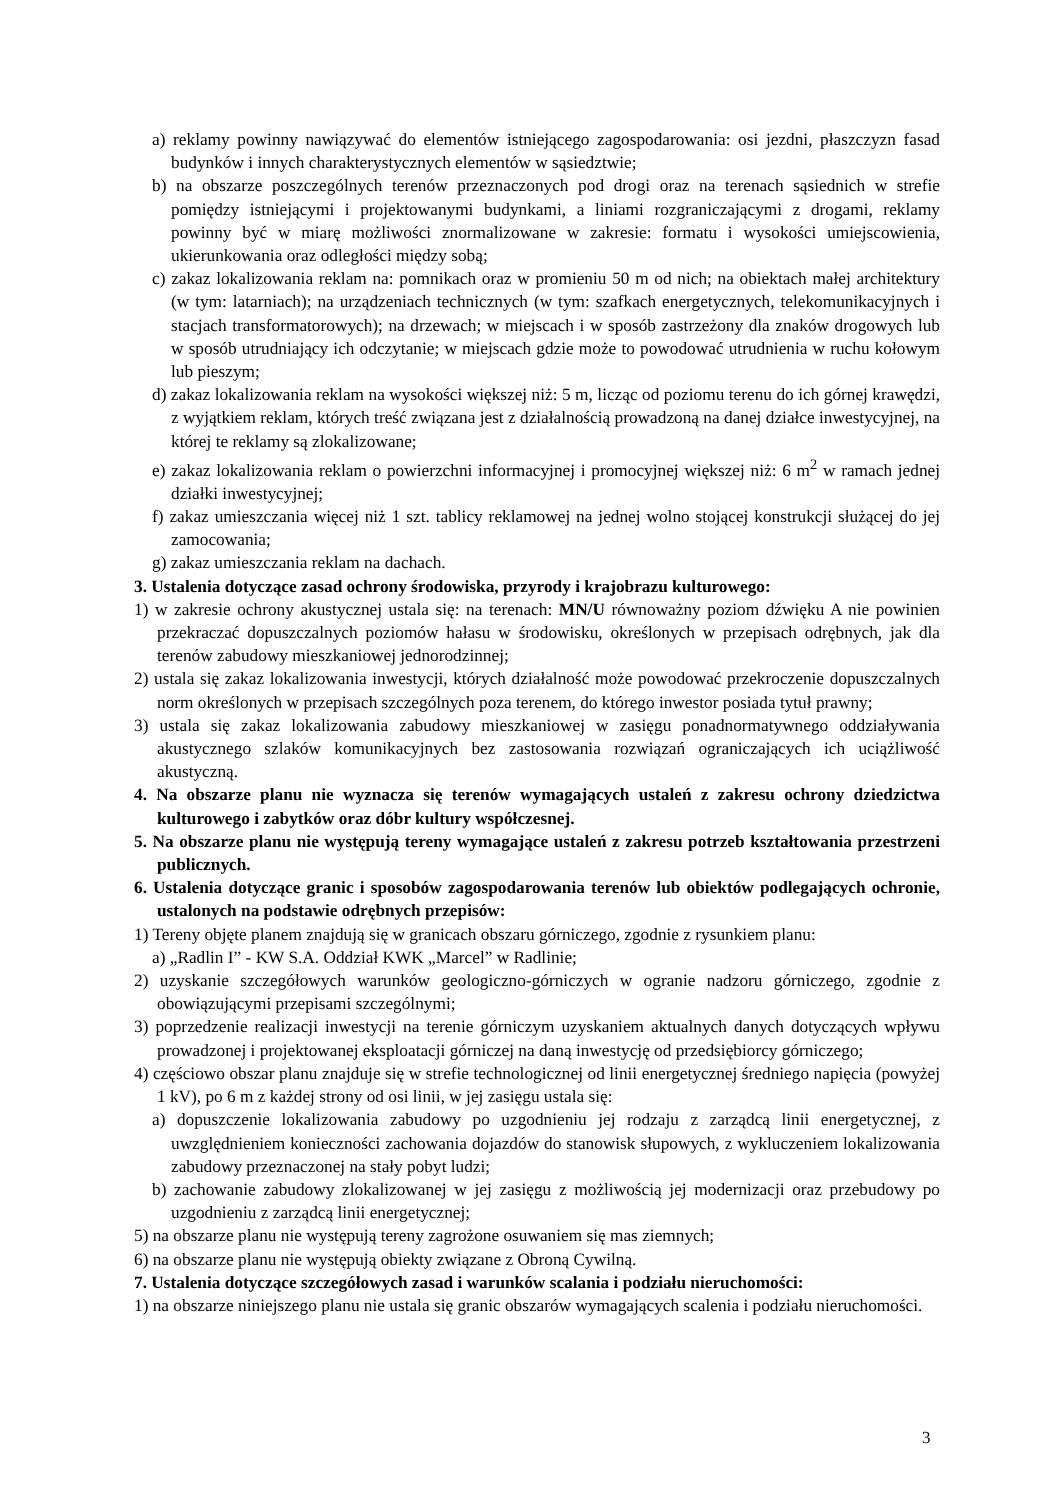a) reklamy powinny nawiązywać do elementów istniejącego zagospodarowania: osi jezdni, płaszczyzn fasad budynków i innych charakterystycznych elementów w sąsiedztwie;
b) na obszarze poszczególnych terenów przeznaczonych pod drogi oraz na terenach sąsiednich w strefie pomiędzy istniejącymi i projektowanymi budynkami, a liniami rozgraniczającymi z drogami, reklamy powinny być w miarę możliwości znormalizowane w zakresie: formatu i wysokości umiejscowienia, ukierunkowania oraz odległości między sobą;
c) zakaz lokalizowania reklam na: pomnikach oraz w promieniu 50 m od nich; na obiektach małej architektury (w tym: latarniach); na urządzeniach technicznych (w tym: szafkach energetycznych, telekomunikacyjnych i stacjach transformatorowych); na drzewach; w miejscach i w sposób zastrzeżony dla znaków drogowych lub w sposób utrudniający ich odczytanie; w miejscach gdzie może to powodować utrudnienia w ruchu kołowym lub pieszym;
d) zakaz lokalizowania reklam na wysokości większej niż: 5 m, licząc od poziomu terenu do ich górnej krawędzi, z wyjątkiem reklam, których treść związana jest z działalnością prowadzoną na danej działce inwestycyjnej, na której te reklamy są zlokalizowane;
e) zakaz lokalizowania reklam o powierzchni informacyjnej i promocyjnej większej niż: 6 m<sup>2</sup> w ramach jednej działki inwestycyjnej;
f) zakaz umieszczania więcej niż 1 szt. tablicy reklamowej na jednej wolno stojącej konstrukcji służącej do jej zamocowania;
g) zakaz umieszczania reklam na dachach.
3. Ustalenia dotyczące zasad ochrony środowiska, przyrody i krajobrazu kulturowego:
1) w zakresie ochrony akustycznej ustala się: na terenach: MN/U równoważny poziom dźwięku A nie powinien przekraczać dopuszczalnych poziomów hałasu w środowisku, określonych w przepisach odrębnych, jak dla terenów zabudowy mieszkaniowej jednorodzinnej;
2) ustala się zakaz lokalizowania inwestycji, których działalność może powodować przekroczenie dopuszczalnych norm określonych w przepisach szczególnych poza terenem, do którego inwestor posiada tytuł prawny;
3) ustala się zakaz lokalizowania zabudowy mieszkaniowej w zasięgu ponadnormatywnego oddziaływania akustycznego szlaków komunikacyjnych bez zastosowania rozwiązań ograniczających ich uciążliwość akustyczną.
4. Na obszarze planu nie wyznacza się terenów wymagających ustaleń z zakresu ochrony dziedzictwa kulturowego i zabytków oraz dóbr kultury współczesnej.
5. Na obszarze planu nie występują tereny wymagające ustaleń z zakresu potrzeb kształtowania przestrzeni publicznych.
6. Ustalenia dotyczące granic i sposobów zagospodarowania terenów lub obiektów podlegających ochronie, ustalonych na podstawie odrębnych przepisów:
1) Tereny objęte planem znajdują się w granicach obszaru górniczego, zgodnie z rysunkiem planu:
a) „Radlin I” - KW S.A. Oddział KWK „Marcel” w Radlinie;
2) uzyskanie szczegółowych warunków geologiczno-górniczych w ogranie nadzoru górniczego, zgodnie z obowiązującymi przepisami szczególnymi;
3) poprzedzenie realizacji inwestycji na terenie górniczym uzyskaniem aktualnych danych dotyczących wpływu prowadzonej i projektowanej eksploatacji górniczej na daną inwestycję od przedsiębiorcy górniczego;
4) częściowo obszar planu znajduje się w strefie technologicznej od linii energetycznej średniego napięcia (powyżej 1 kV), po 6 m z każdej strony od osi linii, w jej zasięgu ustala się:
a) dopuszczenie lokalizowania zabudowy po uzgodnieniu jej rodzaju z zarządcą linii energetycznej, z uwzględnieniem konieczności zachowania dojazdów do stanowisk słupowych, z wykluczeniem lokalizowania zabudowy przeznaczonej na stały pobyt ludzi;
b) zachowanie zabudowy zlokalizowanej w jej zasięgu z możliwością jej modernizacji oraz przebudowy po uzgodnieniu z zarządcą linii energetycznej;
5) na obszarze planu nie występują tereny zagrożone osuwaniem się mas ziemnych;
6) na obszarze planu nie występują obiekty związane z Obroną Cywilną.
7. Ustalenia dotyczące szczegółowych zasad i warunków scalania i podziału nieruchomości:
1) na obszarze niniejszego planu nie ustala się granic obszarów wymagających scalenia i podziału nieruchomości.
3